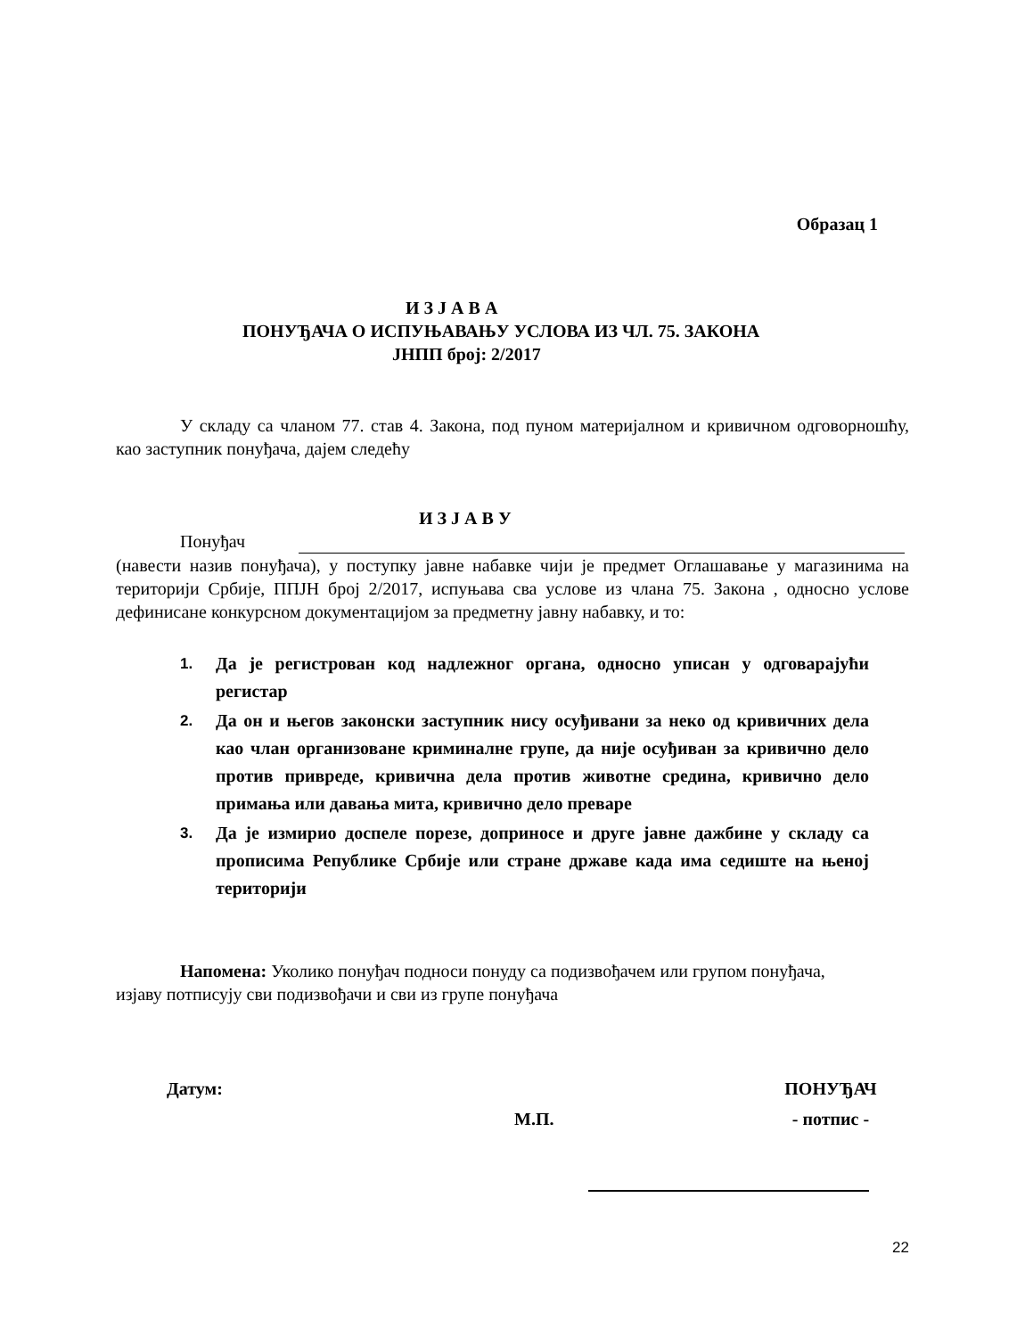Образац 1
И З Ј А В А
ПОНУЂАЧА О ИСПУЊАВАЊУ УСЛОВА ИЗ ЧЛ. 75. ЗАКОНА
ЈНПП број: 2/2017
У складу са чланом 77. став 4. Закона, под пуном материјалном и кривичном одговорношћу, као заступник понуђача, дајем следећу
И З Ј А В У
Понуђач
(навести назив понуђача), у поступку јавне набавке чији је предмет Оглашавање у магазинима на територији Србије, ППЈН број 2/2017, испуњава сва услове из члана 75. Закона , односно услове дефинисане конкурсном документацијом за предметну јавну набавку, и то:
1. Да је регистрован код надлежног органа, односно уписан у одговарајући регистар
2. Да он и његов законски заступник нису осуђивани за неко од кривичних дела као члан организоване криминалне групе, да није осуђиван за кривично дело против привреде, кривична дела против животне средина, кривично дело примања или давања мита, кривично дело преваре
3. Да је измирио доспеле порезе, доприносе и друге јавне дажбине у складу са прописима Републике Србије или стране државе када има седиште на њеној територији
Напомена: Уколико понуђач подноси понуду са подизвођачем или групом понуђача, изјаву потписују сви подизвођачи и сви из групе понуђача
Датум:
М.П.
ПОНУЂАЧ
- потпис -
22